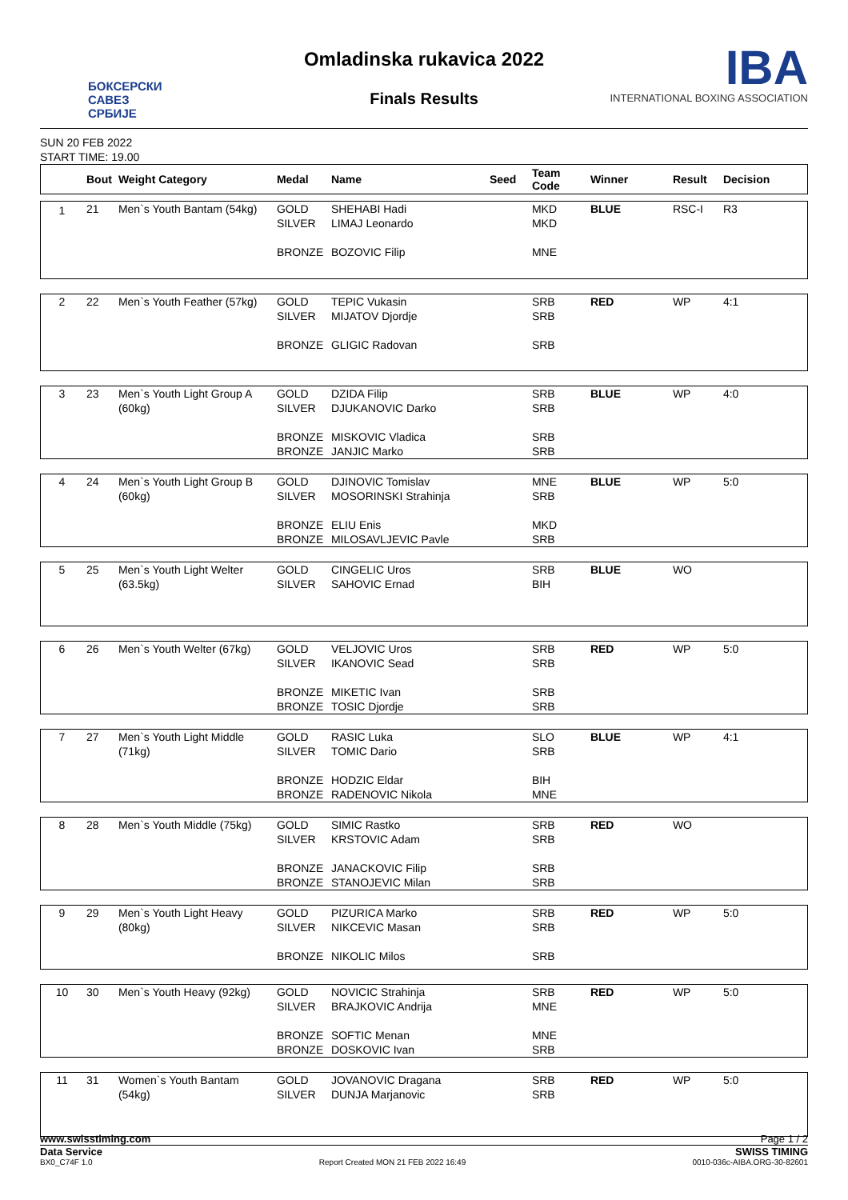БОКСЕРСКИ
САВЕЗ СРБИЈЕ
Omladinska rukavica 2022
Finals Results
IBA
INTERNATIONAL BOXING ASSOCIATION
SUN 20 FEB 2022
START TIME: 19.00
| | Bout | Weight Category | Medal | Name | Seed | Team Code | Winner | Result | Decision |
| --- | --- | --- | --- | --- | --- | --- | --- | --- | --- |
| 1 | 21 | Men`s Youth Bantam (54kg) | GOLD SILVER BRONZE | SHEHABI Hadi LIMAJ Leonardo BOZOVIC Filip | | MKD MKD MNE | BLUE | RSC-I | R3 |
| 2 | 22 | Men`s Youth Feather (57kg) | GOLD SILVER BRONZE | TEPIC Vukasin MIJATOV Djordje GLIGIC Radovan | | SRB SRB SRB | RED | WP | 4:1 |
| 3 | 23 | Men`s Youth Light Group A (60kg) | GOLD SILVER BRONZE BRONZE | DZIDA Filip DJUKANOVIC Darko MISKOVIC Vladica JANJIC Marko | | SRB SRB SRB SRB | BLUE | WP | 4:0 |
| 4 | 24 | Men`s Youth Light Group B (60kg) | GOLD SILVER BRONZE BRONZE | DJINOVIC Tomislav MOSORINSKI Strahinja ELIU Enis MILOSAVLJEVIC Pavle | | MNE SRB MKD SRB | BLUE | WP | 5:0 |
| 5 | 25 | Men`s Youth Light Welter (63.5kg) | GOLD SILVER | CINGELIC Uros SAHOVIC Ernad | | SRB BIH | BLUE | WO | |
| 6 | 26 | Men`s Youth Welter (67kg) | GOLD SILVER BRONZE BRONZE | VELJOVIC Uros IKANOVIC Sead MIKETIC Ivan TOSIC Djordje | | SRB SRB SRB SRB | RED | WP | 5:0 |
| 7 | 27 | Men`s Youth Light Middle (71kg) | GOLD SILVER BRONZE BRONZE | RASIC Luka TOMIC Dario HODZIC Eldar RADENOVIC Nikola | | SLO SRB BIH MNE | BLUE | WP | 4:1 |
| 8 | 28 | Men`s Youth Middle (75kg) | GOLD SILVER BRONZE BRONZE | SIMIC Rastko KRSTOVIC Adam JANACKOVIC Filip STANOJEVIC Milan | | SRB SRB SRB SRB | RED | WO | |
| 9 | 29 | Men`s Youth Light Heavy (80kg) | GOLD SILVER BRONZE | PIZURICA Marko NIKCEVIC Masan NIKOLIC Milos | | SRB SRB SRB | RED | WP | 5:0 |
| 10 | 30 | Men`s Youth Heavy (92kg) | GOLD SILVER BRONZE BRONZE | NOVICIC Strahinja BRAJKOVIC Andrija SOFTIC Menan DOSKOVIC Ivan | | SRB MNE MNE SRB | RED | WP | 5:0 |
| 11 | 31 | Women`s Youth Bantam (54kg) | GOLD SILVER | JOVANOVIC Dragana DUNJA Marjanovic | | SRB SRB | RED | WP | 5:0 |
www.swisstiming.com Page 1 / 2
Data Service SWISS TIMING
BX0_C74F 1.0 Report Created MON 21 FEB 2022 16:49 0010-036c-AIBA.ORG-30-82601